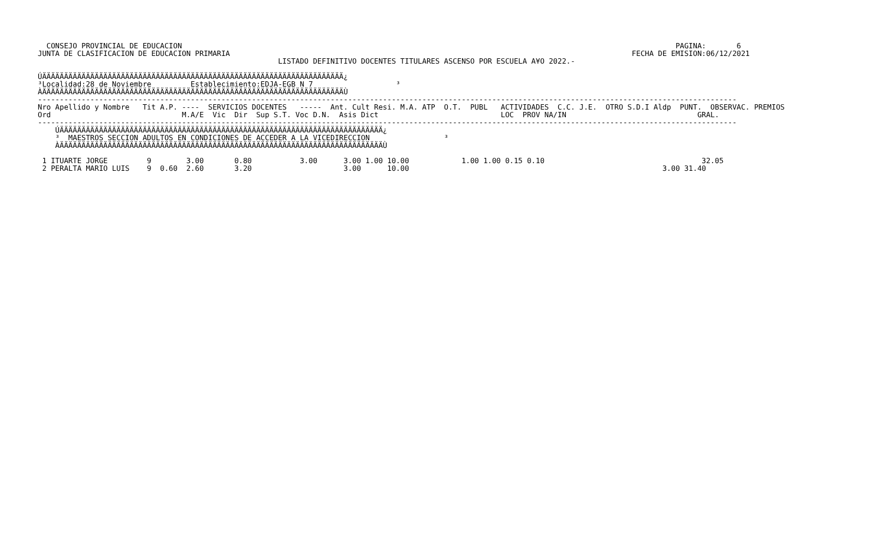CONSEJO PROVINCIAL DE EDUCACION                                                                                                                 PAGINA:       6
JUNTA DE CLASIFICACION DE EDUCACION PRIMARIA                                                                                            FECHA DE EMISION:06/12/2021
                                                       LISTADO DEFINITIVO DOCENTES TITULARES ASCENSO POR ESCUELA A¥O 2022.-

ÚÄÄÄÄÄÄÄÄÄÄÄÄÄÄÄÄÄÄÄÄÄÄÄÄÄÄÄÄÄÄÄÄÄÄÄÄÄÄÄÄÄÄÄÄÄÄÄÄÄÄÄÄÄÄÄÄÄÄÄÄÄÄÄÄÄÄÄÄÄ¿
³Localidad:28 de Noviembre         Establecimiento:EDJA-EGB N 7                   ³
ÀÄÄÄÄÄÄÄÄÄÄÄÄÄÄÄÄÄÄÄÄÄÄÄÄÄÄÄÄÄÄÄÄÄÄÄÄÄÄÄÄÄÄÄÄÄÄÄÄÄÄÄÄÄÄÄÄÄÄÄÄÄÄÄÄÄÄÄÄÄÙ
----------------------------------------------------------------------------------------------------------------------------------------------------------------
Nro Apellido y Nombre   Tit A.P. ----  SERVICIOS DOCENTES   -----  Ant. Cult Resi. M.A. ATP  O.T.  PUBL   ACTIVIDADES  C.C. J.E.  OTRO S.D.I Aldp  PUNT.  OBSERVAC. PREMIOS
Ord                              M.A/E  Vic  Dir  Sup S.T. Voc D.N.  Asis Dict                            LOC  PROV NA/IN                              GRAL.
----------------------------------------------------------------------------------------------------------------------------------------------------------------
    ÚÄÄÄÄÄÄÄÄÄÄÄÄÄÄÄÄÄÄÄÄÄÄÄÄÄÄÄÄÄÄÄÄÄÄÄÄÄÄÄÄÄÄÄÄÄÄÄÄÄÄÄÄÄÄÄÄÄÄÄÄÄÄÄÄÄÄÄÄÄÄÄÄÄÄ¿
    ³  MAESTROS SECCION ADULTOS EN CONDICIONES DE ACCEDER A LA VICEDIRECCION                 ³
    ÀÄÄÄÄÄÄÄÄÄÄÄÄÄÄÄÄÄÄÄÄÄÄÄÄÄÄÄÄÄÄÄÄÄÄÄÄÄÄÄÄÄÄÄÄÄÄÄÄÄÄÄÄÄÄÄÄÄÄÄÄÄÄÄÄÄÄÄÄÄÄÄÄÄÄÙ

 1 ITUARTE JORGE         9        3.00       0.80           3.00      3.00 1.00 10.00            1.00 1.00 0.15 0.10                                    32.05
 2 PERALTA MARIO LUIS    9  0.60  2.60       3.20                     3.00      10.00                                                          3.00 31.40